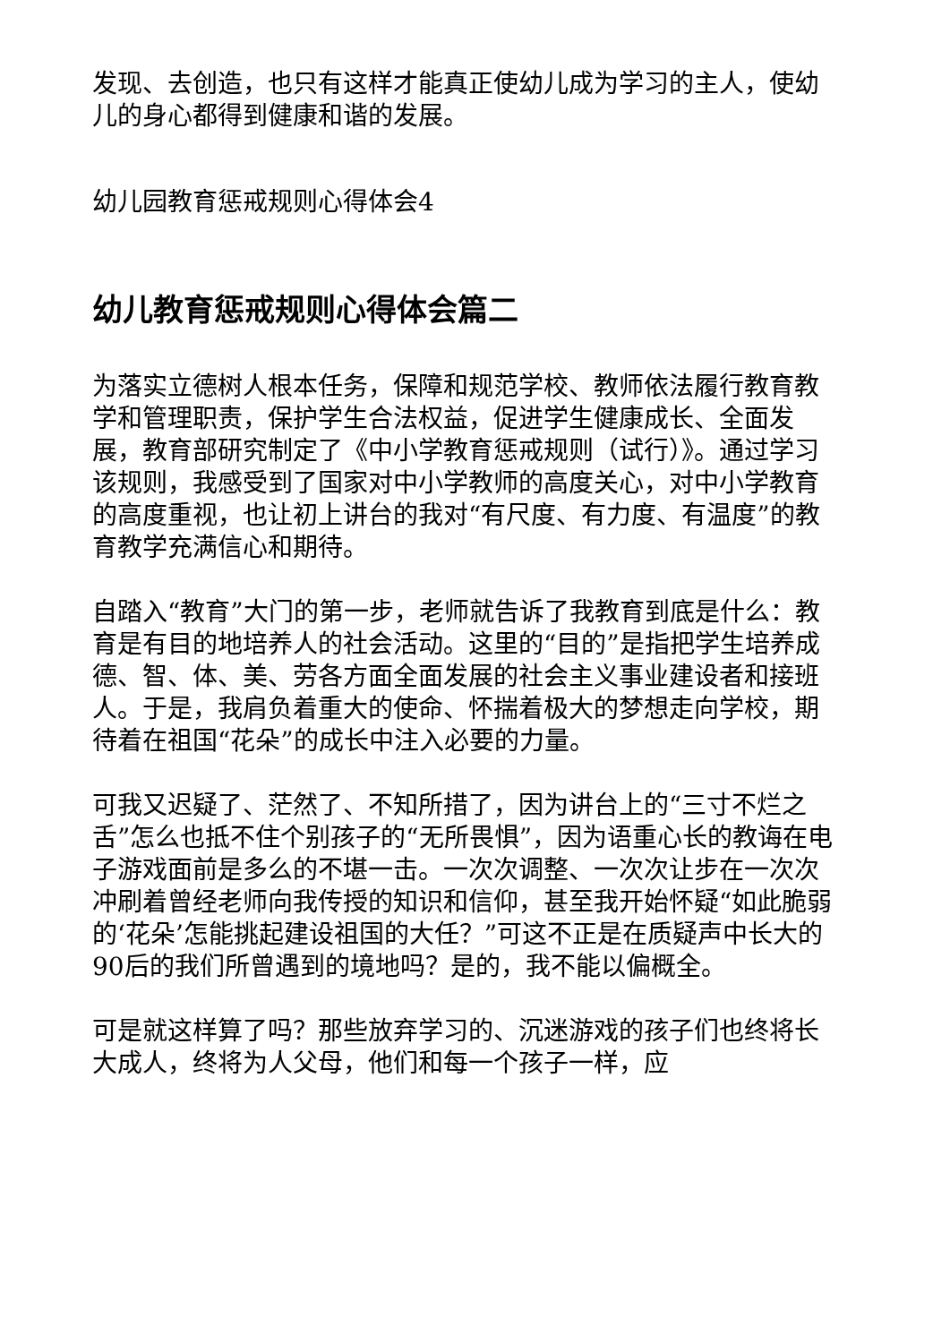发现、去创造，也只有这样才能真正使幼儿成为学习的主人，使幼儿的身心都得到健康和谐的发展。
幼儿园教育惩戒规则心得体会4
幼儿教育惩戒规则心得体会篇二
为落实立德树人根本任务，保障和规范学校、教师依法履行教育教学和管理职责，保护学生合法权益，促进学生健康成长、全面发展，教育部研究制定了《中小学教育惩戒规则（试行）》。通过学习该规则，我感受到了国家对中小学教师的高度关心，对中小学教育的高度重视，也让初上讲台的我对“有尺度、有力度、有温度”的教育教学充满信心和期待。
自踏入“教育”大门的第一步，老师就告诉了我教育到底是什么：教育是有目的地培养人的社会活动。这里的“目的”是指把学生培养成德、智、体、美、劳各方面全面发展的社会主义事业建设者和接班人。于是，我肩负着重大的使命、怀揣着极大的梦想走向学校，期待着在祖国“花朵”的成长中注入必要的力量。
可我又迟疑了、茫然了、不知所措了，因为讲台上的“三寸不烂之舌”怎么也抵不住个别孩子的“无所畏惧”，因为语重心长的教诲在电子游戏面前是多么的不堪一击。一次次调整、一次次让步在一次次冲刷着曾经老师向我传授的知识和信仰，甚至我开始怀疑“如此脆弱的‘花朵’怎能挑起建设祖国的大任？”可这不正是在质疑声中长大的90后的我们所曾遇到的境地吗？是的，我不能以偏概全。
可是就这样算了吗？那些放弃学习的、沉迷游戏的孩子们也终将长大成人，终将为人父母，他们和每一个孩子一样，应